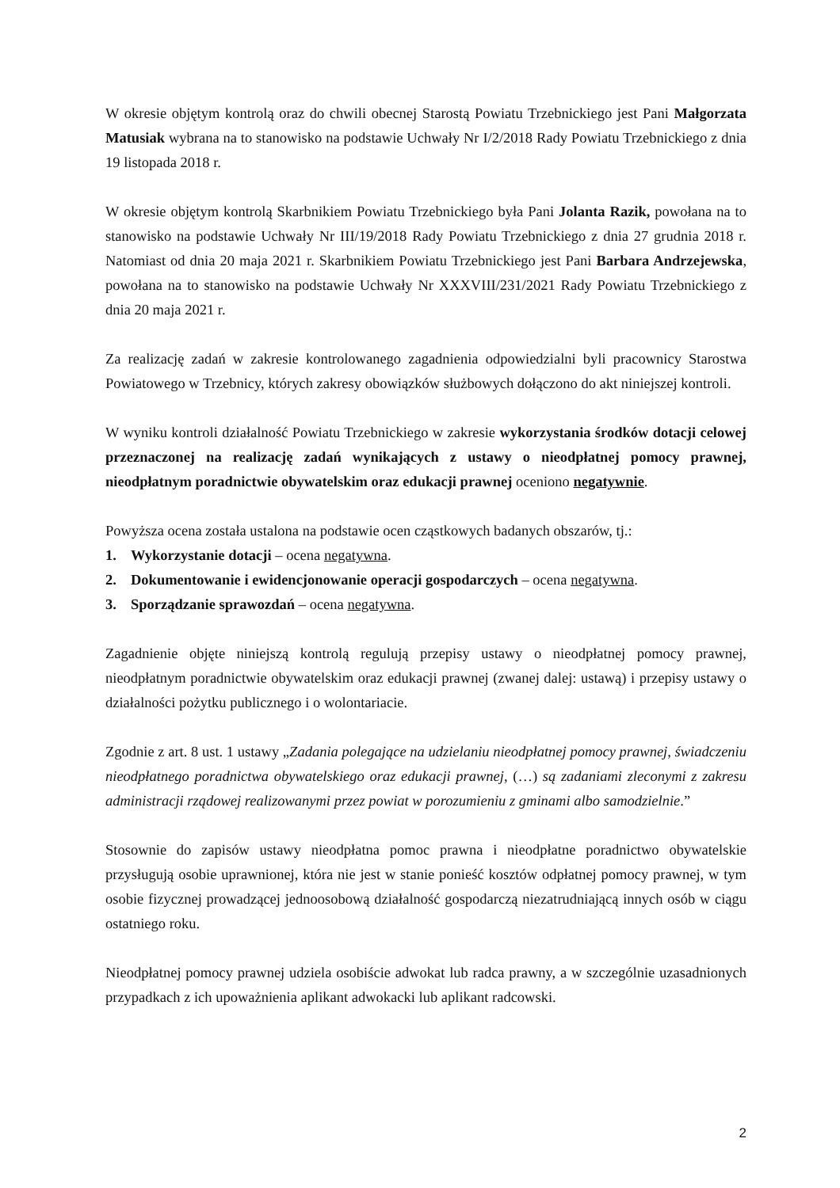W okresie objętym kontrolą oraz do chwili obecnej Starostą Powiatu Trzebnickiego jest Pani Małgorzata Matusiak wybrana na to stanowisko na podstawie Uchwały Nr I/2/2018 Rady Powiatu Trzebnickiego z dnia 19 listopada 2018 r.
W okresie objętym kontrolą Skarbnikiem Powiatu Trzebnickiego była Pani Jolanta Razik, powołana na to stanowisko na podstawie Uchwały Nr III/19/2018 Rady Powiatu Trzebnickiego z dnia 27 grudnia 2018 r. Natomiast od dnia 20 maja 2021 r. Skarbnikiem Powiatu Trzebnickiego jest Pani Barbara Andrzejewska, powołana na to stanowisko na podstawie Uchwały Nr XXXVIII/231/2021 Rady Powiatu Trzebnickiego z dnia 20 maja 2021 r.
Za realizację zadań w zakresie kontrolowanego zagadnienia odpowiedzialni byli pracownicy Starostwa Powiatowego w Trzebnicy, których zakresy obowiązków służbowych dołączono do akt niniejszej kontroli.
W wyniku kontroli działalność Powiatu Trzebnickiego w zakresie wykorzystania środków dotacji celowej przeznaczonej na realizację zadań wynikających z ustawy o nieodpłatnej pomocy prawnej, nieodpłatnym poradnictwie obywatelskim oraz edukacji prawnej oceniono negatywnie.
Powyższa ocena została ustalona na podstawie ocen cząstkowych badanych obszarów, tj.:
1. Wykorzystanie dotacji – ocena negatywna.
2. Dokumentowanie i ewidencjonowanie operacji gospodarczych – ocena negatywna.
3. Sporządzanie sprawozdań – ocena negatywna.
Zagadnienie objęte niniejszą kontrolą regulują przepisy ustawy o nieodpłatnej pomocy prawnej, nieodpłatnym poradnictwie obywatelskim oraz edukacji prawnej (zwanej dalej: ustawą) i przepisy ustawy o działalności pożytku publicznego i o wolontariacie.
Zgodnie z art. 8 ust. 1 ustawy „Zadania polegające na udzielaniu nieodpłatnej pomocy prawnej, świadczeniu nieodpłatnego poradnictwa obywatelskiego oraz edukacji prawnej, (…) są zadaniami zleconymi z zakresu administracji rządowej realizowanymi przez powiat w porozumieniu z gminami albo samodzielnie.”
Stosownie do zapisów ustawy nieodpłatna pomoc prawna i nieodpłatne poradnictwo obywatelskie przysługują osobie uprawnionej, która nie jest w stanie ponieść kosztów odpłatnej pomocy prawnej, w tym osobie fizycznej prowadzącej jednoosobową działalność gospodarczą niezatrudniającą innych osób w ciągu ostatniego roku.
Nieodpłatnej pomocy prawnej udziela osobiście adwokat lub radca prawny, a w szczególnie uzasadnionych przypadkach z ich upoważnienia aplikant adwokacki lub aplikant radcowski.
2